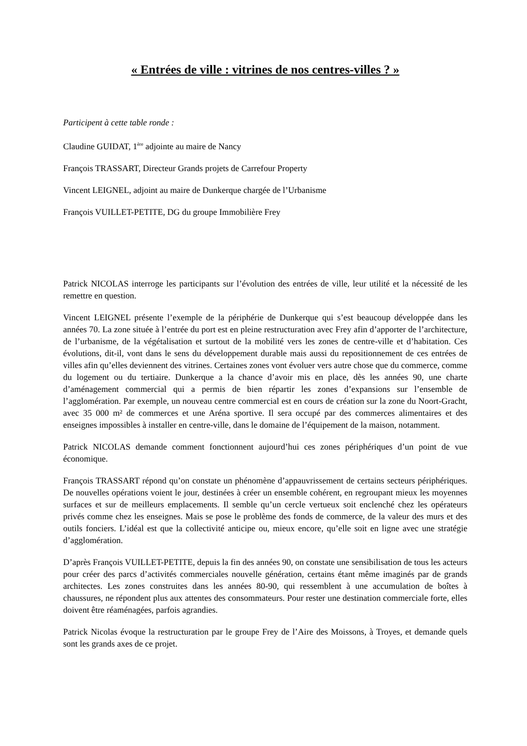« Entrées de ville : vitrines de nos centres-villes ? »
Participent à cette table ronde :
Claudine GUIDAT, 1<sup>ère</sup> adjointe au maire de Nancy
François TRASSART, Directeur Grands projets de Carrefour Property
Vincent LEIGNEL, adjoint au maire de Dunkerque chargée de l’Urbanisme
François VUILLET-PETITE, DG du groupe Immobilière Frey
Patrick NICOLAS interroge les participants sur l’évolution des entrées de ville, leur utilité et la nécessité de les remettre en question.
Vincent LEIGNEL présente l’exemple de la périphérie de Dunkerque qui s’est beaucoup développée dans les années 70. La zone située à l’entrée du port est en pleine restructuration avec Frey afin d’apporter de l’architecture, de l’urbanisme, de la végétalisation et surtout de la mobilité vers les zones de centre-ville et d’habitation. Ces évolutions, dit-il, vont dans le sens du développement durable mais aussi du repositionnement de ces entrées de villes afin qu’elles deviennent des vitrines. Certaines zones vont évoluer vers autre chose que du commerce, comme du logement ou du tertiaire. Dunkerque a la chance d’avoir mis en place, dès les années 90, une charte d’aménagement commercial qui a permis de bien répartir les zones d’expansions sur l’ensemble de l’agglomération. Par exemple, un nouveau centre commercial est en cours de création sur la zone du Noort-Gracht, avec 35 000 m² de commerces et une Aréna sportive. Il sera occupé par des commerces alimentaires et des enseignes impossibles à installer en centre-ville, dans le domaine de l’équipement de la maison, notamment.
Patrick NICOLAS demande comment fonctionnent aujourd’hui ces zones périphériques d’un point de vue économique.
François TRASSART répond qu’on constate un phénomène d’appauvrissement de certains secteurs périphériques. De nouvelles opérations voient le jour, destinées à créer un ensemble cohérent, en regroupant mieux les moyennes surfaces et sur de meilleurs emplacements. Il semble qu’un cercle vertueux soit enclenché chez les opérateurs privés comme chez les enseignes. Mais se pose le problème des fonds de commerce, de la valeur des murs et des outils fonciers. L’idéal est que la collectivité anticipe ou, mieux encore, qu’elle soit en ligne avec une stratégie d’agglomération.
D’après François VUILLET-PETITE, depuis la fin des années 90, on constate une sensibilisation de tous les acteurs pour créer des parcs d’activités commerciales nouvelle génération, certains étant même imaginés par de grands architectes. Les zones construites dans les années 80-90, qui ressemblent à une accumulation de boîtes à chaussures, ne répondent plus aux attentes des consommateurs. Pour rester une destination commerciale forte, elles doivent être réaménagées, parfois agrandies.
Patrick Nicolas évoque la restructuration par le groupe Frey de l’Aire des Moissons, à Troyes, et demande quels sont les grands axes de ce projet.